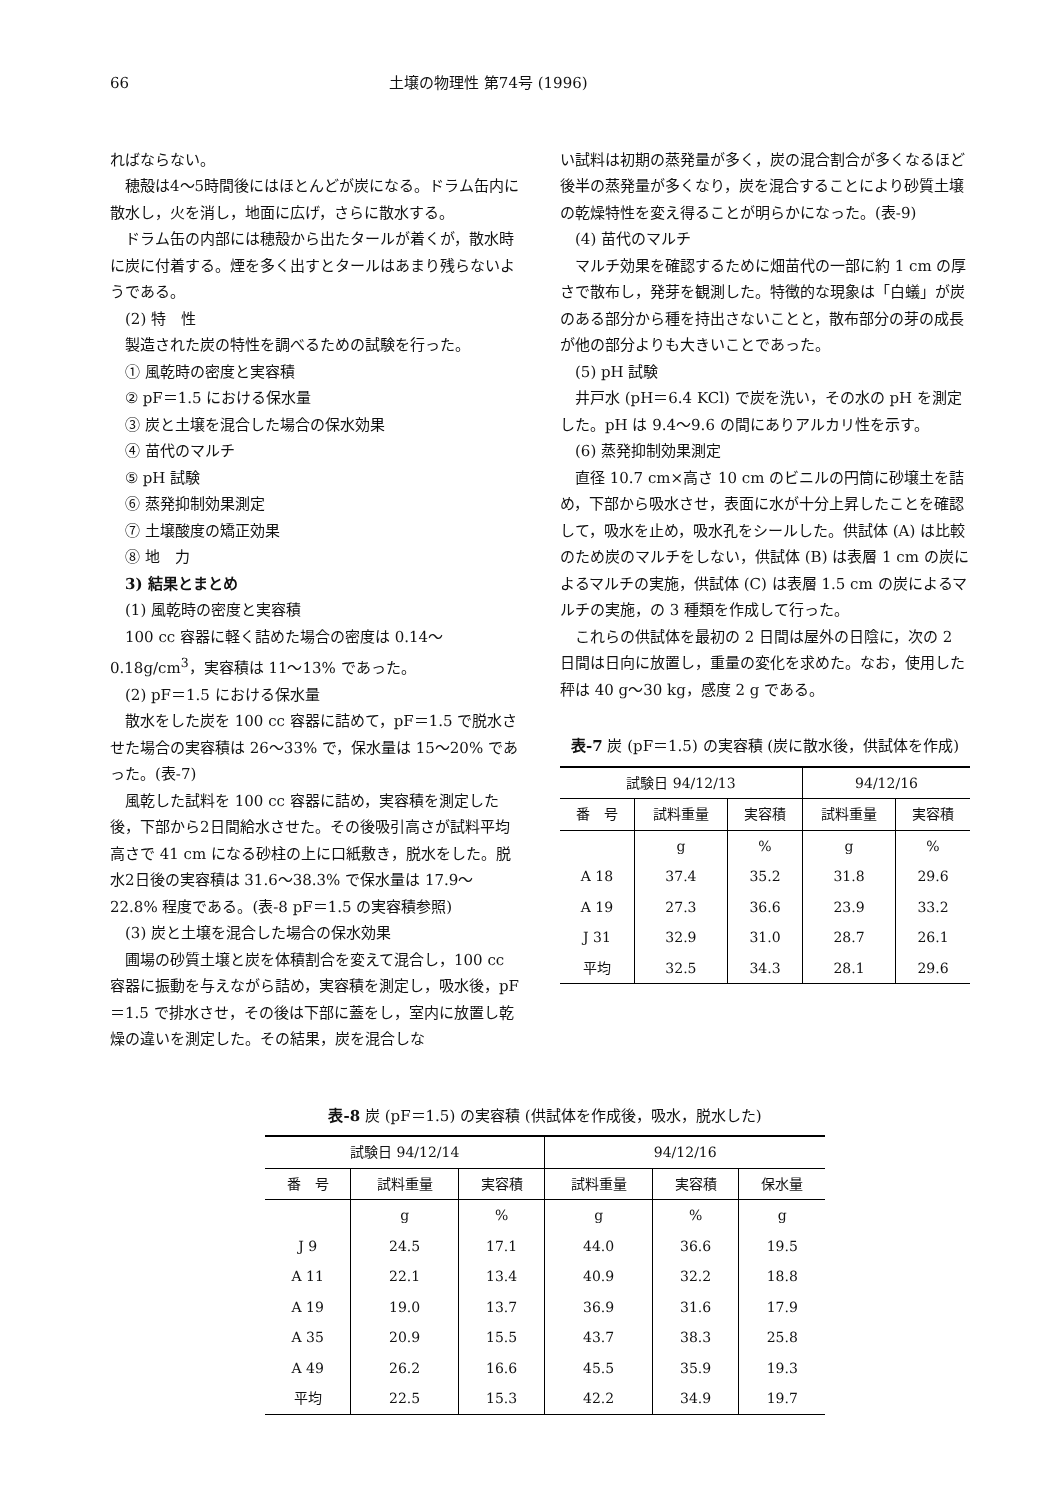66 土壌の物理性 第74号 (1996)
ればならない。
穂殻は4〜5時間後にはほとんどが炭になる。ドラム缶内に散水し，火を消し，地面に広げ，さらに散水する。
ドラム缶の内部には穂殻から出たタールが着くが，散水時に炭に付着する。煙を多く出すとタールはあまり残らないようである。
(2) 特　性
製造された炭の特性を調べるための試験を行った。
① 風乾時の密度と実容積
② pF＝1.5 における保水量
③ 炭と土壌を混合した場合の保水効果
④ 苗代のマルチ
⑤ pH 試験
⑥ 蒸発抑制効果測定
⑦ 土壌酸度の矯正効果
⑧ 地　力
3) 結果とまとめ
(1) 風乾時の密度と実容積
100 cc 容器に軽く詰めた場合の密度は 0.14〜0.18g/cm<sup>3</sup>，実容積は 11〜13% であった。
(2) pF＝1.5 における保水量
散水をした炭を 100 cc 容器に詰めて，pF＝1.5 で脱水させた場合の実容積は 26〜33% で，保水量は 15〜20% であった。(表-7)
風乾した試料を 100 cc 容器に詰め，実容積を測定した後，下部から2日間給水させた。その後吸引高さが試料平均高さで 41 cm になる砂柱の上に口紙敷き，脱水をした。脱水2日後の実容積は 31.6〜38.3% で保水量は 17.9〜22.8% 程度である。(表-8 pF＝1.5 の実容積参照)
(3) 炭と土壌を混合した場合の保水効果
圃場の砂質土壌と炭を体積割合を変えて混合し，100 cc 容器に振動を与えながら詰め，実容積を測定し，吸水後，pF＝1.5 で排水させ，その後は下部に蓋をし，室内に放置し乾燥の違いを測定した。その結果，炭を混合しな
い試料は初期の蒸発量が多く，炭の混合割合が多くなるほど後半の蒸発量が多くなり，炭を混合することにより砂質土壌の乾燥特性を変え得ることが明らかになった。(表-9)
(4) 苗代のマルチ
マルチ効果を確認するために畑苗代の一部に約 1 cm の厚さで散布し，発芽を観測した。特徴的な現象は「白蟻」が炭のある部分から種を持出さないことと，散布部分の芽の成長が他の部分よりも大きいことであった。
(5) pH 試験
井戸水 (pH＝6.4 KCl) で炭を洗い，その水の pH を測定した。pH は 9.4〜9.6 の間にありアルカリ性を示す。
(6) 蒸発抑制効果測定
直径 10.7 cm×高さ 10 cm のビニルの円筒に砂壌土を詰め，下部から吸水させ，表面に水が十分上昇したことを確認して，吸水を止め，吸水孔をシールした。供試体 (A) は比較のため炭のマルチをしない，供試体 (B) は表層 1 cm の炭によるマルチの実施，供試体 (C) は表層 1.5 cm の炭によるマルチの実施，の 3 種類を作成して行った。
これらの供試体を最初の 2 日間は屋外の日陰に，次の 2 日間は日向に放置し，重量の変化を求めた。なお，使用した秤は 40 g〜30 kg，感度 2 g である。
表-7 炭 (pF＝1.5) の実容積 (炭に散水後，供試体を作成)
| 試験日 94/12/13 | | | 94/12/16 | |
| --- | --- | --- | --- | --- |
| 番 号 | 試料重量 | 実容積 | 試料重量 | 実容積 |
| | g | % | g | % |
| A 18 | 37.4 | 35.2 | 31.8 | 29.6 |
| A 19 | 27.3 | 36.6 | 23.9 | 33.2 |
| J 31 | 32.9 | 31.0 | 28.7 | 26.1 |
| 平均 | 32.5 | 34.3 | 28.1 | 29.6 |
表-8 炭 (pF＝1.5) の実容積 (供試体を作成後，吸水，脱水した)
| 試験日 94/12/14 | | | 94/12/16 | | |
| --- | --- | --- | --- | --- | --- |
| 番 号 | 試料重量 | 実容積 | 試料重量 | 実容積 | 保水量 |
| | g | % | g | % | g |
| J 9 | 24.5 | 17.1 | 44.0 | 36.6 | 19.5 |
| A 11 | 22.1 | 13.4 | 40.9 | 32.2 | 18.8 |
| A 19 | 19.0 | 13.7 | 36.9 | 31.6 | 17.9 |
| A 35 | 20.9 | 15.5 | 43.7 | 38.3 | 25.8 |
| A 49 | 26.2 | 16.6 | 45.5 | 35.9 | 19.3 |
| 平均 | 22.5 | 15.3 | 42.2 | 34.9 | 19.7 |